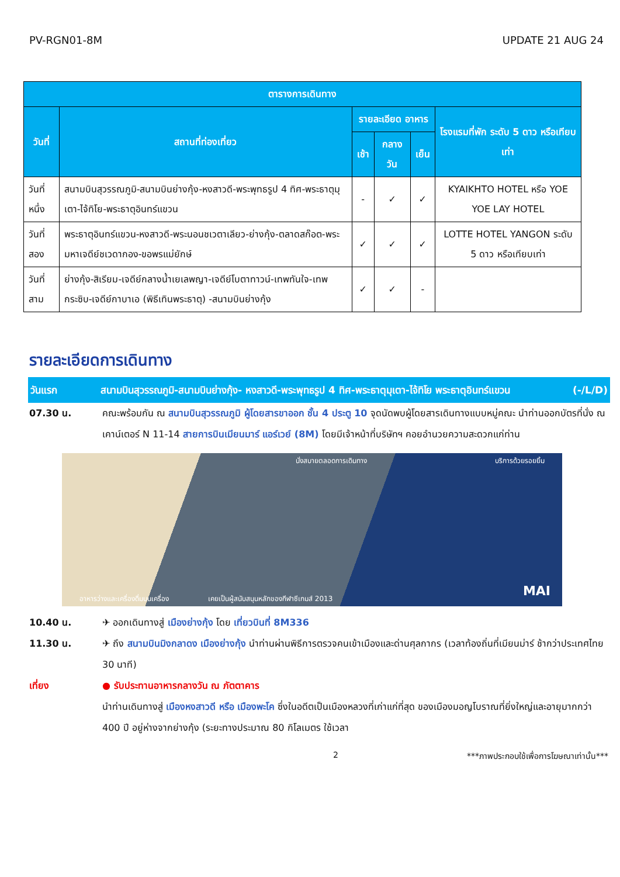PV-RGN01-8M UPDATE 21 AUG 24
| ตารางการเดินทาง | | | | | |
| --- | --- | --- | --- | --- | --- |
| วันที่ | สถานที่ท่องเที่ยว | รายละเอียด อาหาร | | | โรงแรมที่พัก ระดับ 5 ดาว หรือเทียบเท่า |
| | | เช้า | กลางวัน | เย็น | |
| วันที่หนึ่ง | สนามบินสุวรรณภูมิ-สนามบินย่างกุ้ง-หงสาวดี-พระพุทธรูป 4 ทิศ-พระธาตุมุเตา-ไจ้ทิโย-พระธาตุอินทร์แขวน | - | ✓ | ✓ | KYAIKHTO HOTEL หรือ YOE YOE LAY HOTEL |
| วันที่สอง | พระธาตุอินทร์แขวน-หงสาวดี-พระนอนชเวตาเลียว-ย่างกุ้ง-ตลาดสก๊อต-พระมหาเจดีย์ชเวดากอง-ขอพรแม่ยักษ์ | ✓ | ✓ | ✓ | LOTTE HOTEL YANGON ระดับ 5 ดาว หรือเทียบเท่า |
| วันที่สาม | ย่างกุ้ง-สิเรียม-เจดีย์กลางน้ำเยเลพญา-เจดีย์โบตาทาวน์-เทพทันใจ-เทพกระซิบ-เจดีย์กาบาเอ (พิธีเทินพระธาตุ) -สนามบินย่างกุ้ง | ✓ | ✓ | - | |
รายละเอียดการเดินทาง
วันแรก สนามบินสุวรรณภูมิ-สนามบินย่างกุ้ง- หงสาวดี-พระพุทธรูป 4 ทิศ-พระธาตุมุเตา-ไจ้ทิโย พระธาตุอินทร์แขวน (-/L/D)
07.30 น. คณะพร้อมกัน ณ สนามบินสุวรรณภูมิ ผู้โดยสารขาออก ชั้น 4 ประตู 10 จุดนัดพบผู้โดยสารเดินทางแบบหมู่คณะ นำท่านออกบัตรที่นั่ง ณ เคาน์เตอร์ N 11-14 สายการบินเมียนมาร์ แอร์เวย์ (8M) โดยมีเจ้าหน้าที่บริษัทฯ คอยอำนวยความสะดวกแก่ท่าน
นั่งสบายตลอดการเดินทาง บริการด้วยรอยยิ้ม
อาหารว่างและเครื่องดื่มบนเครื่อง เคยเป็นผู้สนับสนุนหลักของกีฬาซีเกมส์ 2013
MAI
10.40 น. ✈ ออกเดินทางสู่ เมืองย่างกุ้ง โดย เที่ยวบินที่ 8M336
11.30 น. ✈ ถึง สนามบินมิงกลาดง เมืองย่างกุ้ง นำท่านผ่านพิธีการตรวจคนเข้าเมืองและด่านศุลกากร (เวลาท้องถิ่นที่เมียนม่าร์ ช้ากว่าประเทศไทย 30 นาที)
เที่ยง ● รับประทานอาหารกลางวัน ณ ภัตตาคาร
นำท่านเดินทางสู่ เมืองหงสาวดี หรือ เมืองพะโค ซึ่งในอดีตเป็นเมืองหลวงที่เก่าแก่ที่สุด ของเมืองมอญโบราณที่ยิ่งใหญ่และอายุมากกว่า 400 ปี อยู่ห่างจากย่างกุ้ง (ระยะทางประมาณ 80 กิโลเมตร ใช้เวลา
2 ***ภาพประกอบใช้เพื่อการโฆษณาเท่านั้น***